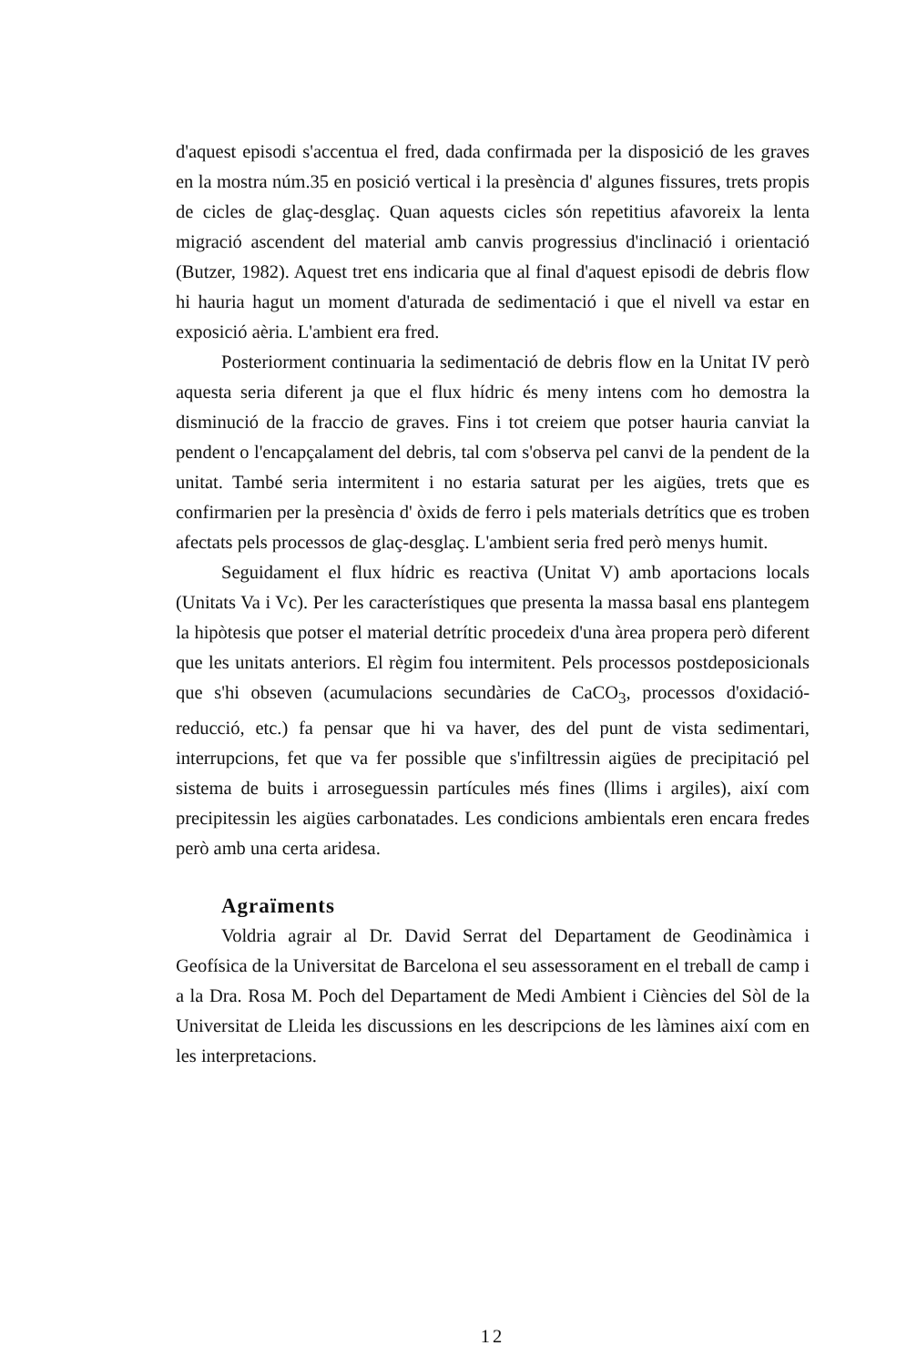d'aquest episodi s'accentua el fred, dada confirmada per la disposició de les graves en la mostra núm.35 en posició vertical i la presència d' algunes fissures, trets propis de cicles de glaç-desglaç. Quan aquests cicles són repetitius afavoreix la lenta migració ascendent del material amb canvis progressius d'inclinació i orientació (Butzer, 1982). Aquest tret ens indicaria que al final d'aquest episodi de debris flow hi hauria hagut un moment d'aturada de sedimentació i que el nivell va estar en exposició aèria. L'ambient era fred.
Posteriorment continuaria la sedimentació de debris flow en la Unitat IV però aquesta seria diferent ja que el flux hídric és meny intens com ho demostra la disminució de la fraccio de graves. Fins i tot creiem que potser hauria canviat la pendent o l'encapçalament del debris, tal com s'observa pel canvi de la pendent de la unitat. També seria intermitent i no estaria saturat per les aigües, trets que es confirmarien per la presència d' òxids de ferro i pels materials detrítics que es troben afectats pels processos de glaç-desglaç. L'ambient seria fred però menys humit.
Seguidament el flux hídric es reactiva (Unitat V) amb aportacions locals (Unitats Va i Vc). Per les característiques que presenta la massa basal ens plantegem la hipòtesis que potser el material detrític procedeix d'una àrea propera però diferent que les unitats anteriors. El règim fou intermitent. Pels processos postdeposicionals que s'hi obseven (acumulacions secundàries de CaCO<sub>3</sub>, processos d'oxidació-reducció, etc.) fa pensar que hi va haver, des del punt de vista sedimentari, interrupcions, fet que va fer possible que s'infiltressin aigües de precipitació pel sistema de buits i arroseguessin partícules més fines (llims i argiles), així com precipitessin les aigües carbonatades. Les condicions ambientals eren encara fredes però amb una certa aridesa.
Agraïments
Voldria agrair al Dr. David Serrat del Departament de Geodinàmica i Geofísica de la Universitat de Barcelona el seu assessorament en el treball de camp i a la Dra. Rosa M. Poch del Departament de Medi Ambient i Ciències del Sòl de la Universitat de Lleida les discussions en les descripcions de les làmines així com en les interpretacions.
12